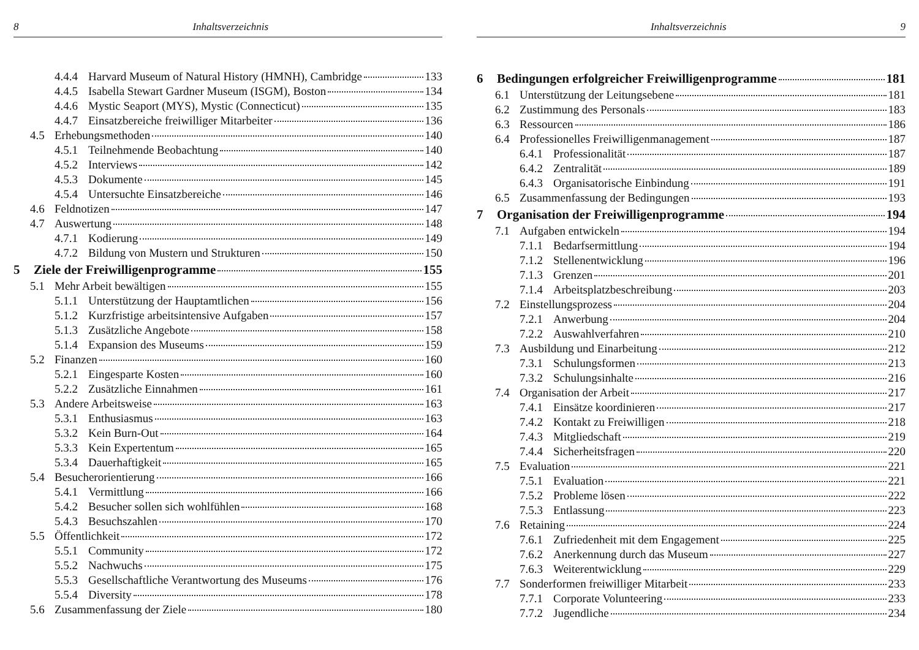8 Inhaltsverzeichnis
4.4.4 Harvard Museum of Natural History (HMNH), Cambridge 133
4.4.5 Isabella Stewart Gardner Museum (ISGM), Boston 134
4.4.6 Mystic Seaport (MYS), Mystic (Connecticut) 135
4.4.7 Einsatzbereiche freiwilliger Mitarbeiter 136
4.5 Erhebungsmethoden 140
4.5.1 Teilnehmende Beobachtung 140
4.5.2 Interviews 142
4.5.3 Dokumente 145
4.5.4 Untersuchte Einsatzbereiche 146
4.6 Feldnotizen 147
4.7 Auswertung 148
4.7.1 Kodierung 149
4.7.2 Bildung von Mustern und Strukturen 150
5 Ziele der Freiwilligenprogramme 155
5.1 Mehr Arbeit bewältigen 155
5.1.1 Unterstützung der Hauptamtlichen 156
5.1.2 Kurzfristige arbeitsintensive Aufgaben 157
5.1.3 Zusätzliche Angebote 158
5.1.4 Expansion des Museums 159
5.2 Finanzen 160
5.2.1 Eingesparte Kosten 160
5.2.2 Zusätzliche Einnahmen 161
5.3 Andere Arbeitsweise 163
5.3.1 Enthusiasmus 163
5.3.2 Kein Burn-Out 164
5.3.3 Kein Expertentum 165
5.3.4 Dauerhaftigkeit 165
5.4 Besucherorientierung 166
5.4.1 Vermittlung 166
5.4.2 Besucher sollen sich wohlfühlen 168
5.4.3 Besuchszahlen 170
5.5 Öffentlichkeit 172
5.5.1 Community 172
5.5.2 Nachwuchs 175
5.5.3 Gesellschaftliche Verantwortung des Museums 176
5.5.4 Diversity 178
5.6 Zusammenfassung der Ziele 180
Inhaltsverzeichnis 9
6 Bedingungen erfolgreicher Freiwilligenprogramme 181
6.1 Unterstützung der Leitungsebene 181
6.2 Zustimmung des Personals 183
6.3 Ressourcen 186
6.4 Professionelles Freiwilligenmanagement 187
6.4.1 Professionalität 187
6.4.2 Zentralität 189
6.4.3 Organisatorische Einbindung 191
6.5 Zusammenfassung der Bedingungen 193
7 Organisation der Freiwilligenprogramme 194
7.1 Aufgaben entwickeln 194
7.1.1 Bedarfsermittlung 194
7.1.2 Stellenentwicklung 196
7.1.3 Grenzen 201
7.1.4 Arbeitsplatzbeschreibung 203
7.2 Einstellungsprozess 204
7.2.1 Anwerbung 204
7.2.2 Auswahlverfahren 210
7.3 Ausbildung und Einarbeitung 212
7.3.1 Schulungsformen 213
7.3.2 Schulungsinhalte 216
7.4 Organisation der Arbeit 217
7.4.1 Einsätze koordinieren 217
7.4.2 Kontakt zu Freiwilligen 218
7.4.3 Mitgliedschaft 219
7.4.4 Sicherheitsfragen 220
7.5 Evaluation 221
7.5.1 Evaluation 221
7.5.2 Probleme lösen 222
7.5.3 Entlassung 223
7.6 Retaining 224
7.6.1 Zufriedenheit mit dem Engagement 225
7.6.2 Anerkennung durch das Museum 227
7.6.3 Weiterentwicklung 229
7.7 Sonderformen freiwilliger Mitarbeit 233
7.7.1 Corporate Volunteering 233
7.7.2 Jugendliche 234